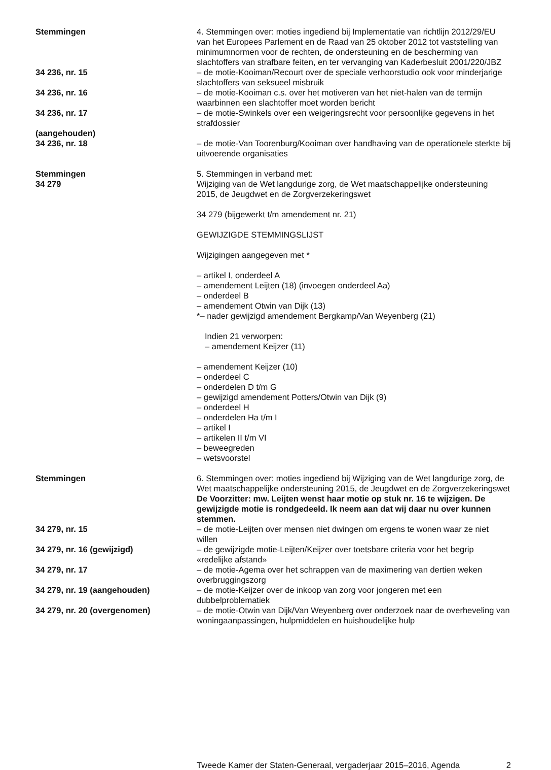Stemmingen 4. Stemmingen over: moties ingediend bij Implementatie van richtlijn 2012/29/EU van het Europees Parlement en de Raad van 25 oktober 2012 tot vaststelling van minimumnormen voor de rechten, de ondersteuning en de bescherming van slachtoffers van strafbare feiten, en ter vervanging van Kaderbesluit 2001/220/JBZ
34 236, nr. 15 – de motie-Kooiman/Recourt over de speciale verhoorstudio ook voor minderjarige slachtoffers van seksueel misbruik
34 236, nr. 16 – de motie-Kooiman c.s. over het motiveren van het niet-halen van de termijn waarbinnen een slachtoffer moet worden bericht
34 236, nr. 17
(aangehouden)
– de motie-Swinkels over een weigeringsrecht voor persoonlijke gegevens in het strafdossier
34 236, nr. 18 – de motie-Van Toorenburg/Kooiman over handhaving van de operationele sterkte bij uitvoerende organisaties
Stemmingen
34 279
5. Stemmingen in verband met:
Wijziging van de Wet langdurige zorg, de Wet maatschappelijke ondersteuning 2015, de Jeugdwet en de Zorgverzekeringswet
34 279 (bijgewerkt t/m amendement nr. 21)
GEWIJZIGDE STEMMINGSLIJST
Wijzigingen aangegeven met *
– artikel I, onderdeel A
– amendement Leijten (18) (invoegen onderdeel Aa)
– onderdeel B
– amendement Otwin van Dijk (13)
*– nader gewijzigd amendement Bergkamp/Van Weyenberg (21)
Indien 21 verworpen:
– amendement Keijzer (11)
– amendement Keijzer (10)
– onderdeel C
– onderdelen D t/m G
– gewijzigd amendement Potters/Otwin van Dijk (9)
– onderdeel H
– onderdelen Ha t/m I
– artikel I
– artikelen II t/m VI
– beweegreden
– wetsvoorstel
Stemmingen 6. Stemmingen over: moties ingediend bij Wijziging van de Wet langdurige zorg, de Wet maatschappelijke ondersteuning 2015, de Jeugdwet en de Zorgverzekeringswet
De Voorzitter: mw. Leijten wenst haar motie op stuk nr. 16 te wijzigen. De gewijzigde motie is rondgedeeld. Ik neem aan dat wij daar nu over kunnen stemmen.
34 279, nr. 15 – de motie-Leijten over mensen niet dwingen om ergens te wonen waar ze niet willen
34 279, nr. 16 (gewijzigd) – de gewijzigde motie-Leijten/Keijzer over toetsbare criteria voor het begrip «redelijke afstand»
34 279, nr. 17 – de motie-Agema over het schrappen van de maximering van dertien weken overbruggingszorg
34 279, nr. 19 (aangehouden) – de motie-Keijzer over de inkoop van zorg voor jongeren met een dubbelproblematiek
34 279, nr. 20 (overgenomen) – de motie-Otwin van Dijk/Van Weyenberg over onderzoek naar de overheveling van woningaanpassingen, hulpmiddelen en huishoudelijke hulp
Tweede Kamer der Staten-Generaal, vergaderjaar 2015–2016, Agenda
2